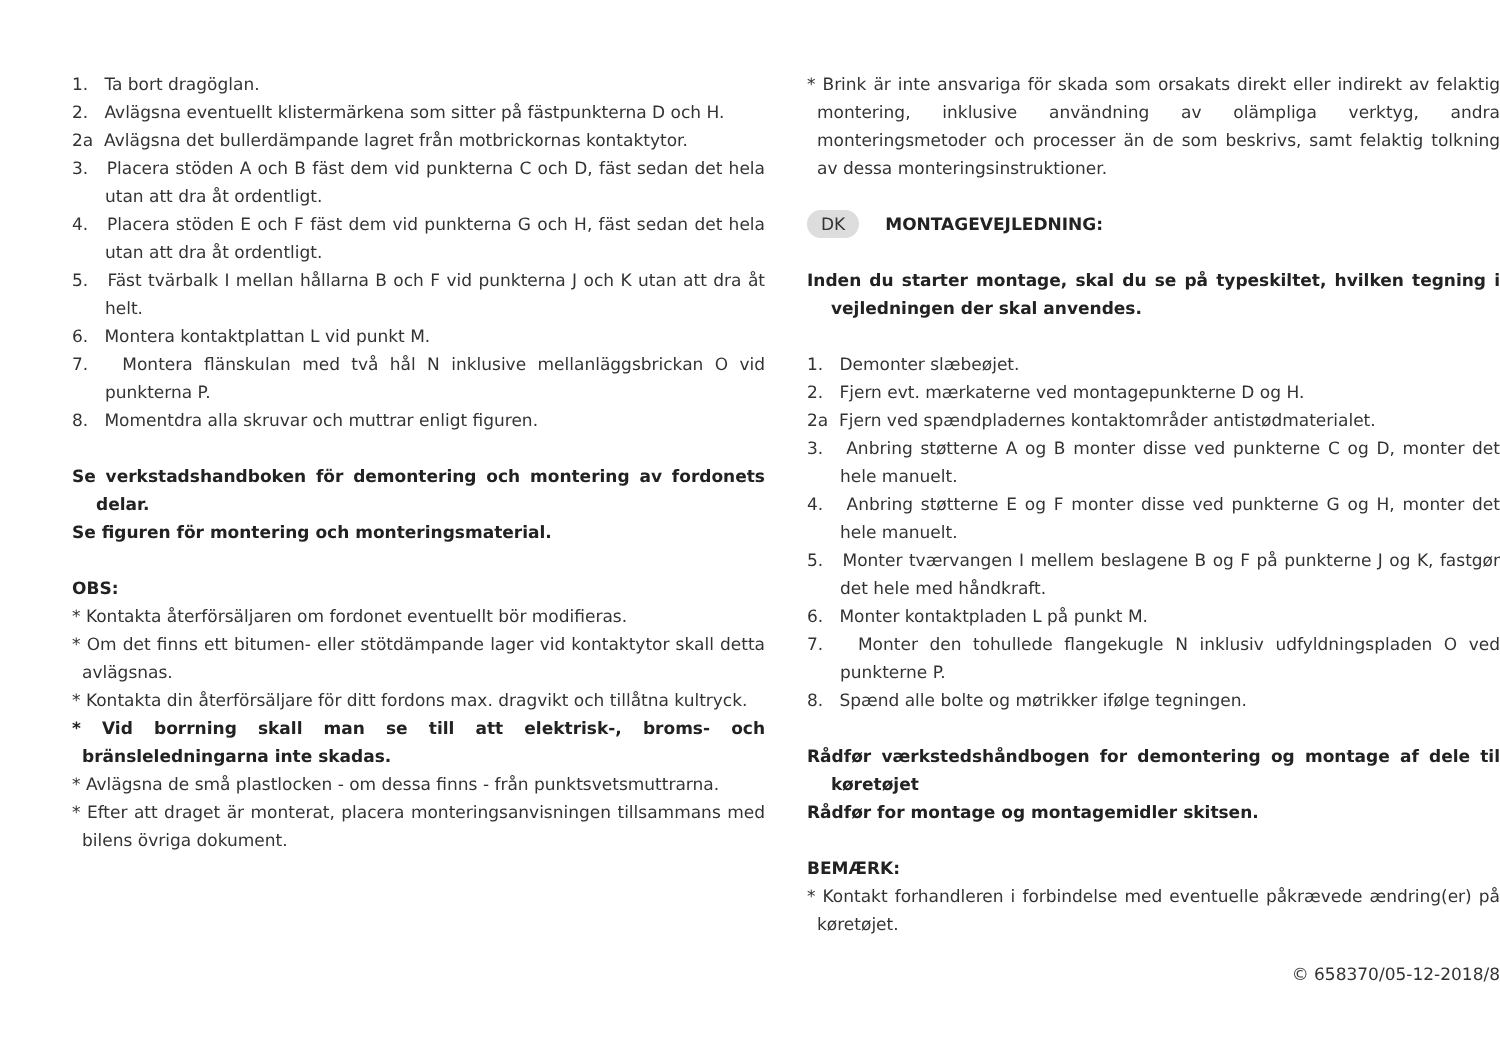1. Ta bort dragöglan.
2. Avlägsna eventuellt klistermärkena som sitter på fästpunkterna D och H.
2a Avlägsna det bullerdämpande lagret från motbrickornas kontaktytor.
3. Placera stöden A och B fäst dem vid punkterna C och D, fäst sedan det hela utan att dra åt ordentligt.
4. Placera stöden E och F fäst dem vid punkterna G och H, fäst sedan det hela utan att dra åt ordentligt.
5. Fäst tvärbalk I mellan hållarna B och F vid punkterna J och K utan att dra åt helt.
6. Montera kontaktplattan L vid punkt M.
7. Montera flänskulan med två hål N inklusive mellanläggsbrickan O vid punkterna P.
8. Momentdra alla skruvar och muttrar enligt figuren.
Se verkstadshandboken för demontering och montering av fordonets delar.
Se figuren för montering och monteringsmaterial.
OBS:
* Kontakta återförsäljaren om fordonet eventuellt bör modifieras.
* Om det finns ett bitumen- eller stötdämpande lager vid kontaktytor skall detta avlägsnas.
* Kontakta din återförsäljare för ditt fordons max. dragvikt och tillåtna kultryck.
* Vid borrning skall man se till att elektrisk-, broms- och bränsleledningarna inte skadas.
* Avlägsna de små plastlocken - om dessa finns - från punktsvetsmuttrarna.
* Efter att draget är monterat, placera monteringsanvisningen tillsammans med bilens övriga dokument.
* Brink är inte ansvariga för skada som orsakats direkt eller indirekt av felaktig montering, inklusive användning av olämpliga verktyg, andra monteringsmetoder och processer än de som beskrivs, samt felaktig tolkning av dessa monteringsinstruktioner.
DK MONTAGEVEJLEDNING:
Inden du starter montage, skal du se på typeskiltet, hvilken tegning i vejledningen der skal anvendes.
1. Demonter slæbeøjet.
2. Fjern evt. mærkaterne ved montagepunkterne D og H.
2a Fjern ved spændpladernes kontaktområder antistødmaterialet.
3. Anbring støtterne A og B monter disse ved punkterne C og D, monter det hele manuelt.
4. Anbring støtterne E og F monter disse ved punkterne G og H, monter det hele manuelt.
5. Monter tværvangen I mellem beslagene B og F på punkterne J og K, fastgør det hele med håndkraft.
6. Monter kontaktpladen L på punkt M.
7. Monter den tohullede flangekugle N inklusiv udfyldningspladen O ved punkterne P.
8. Spænd alle bolte og møtrikker ifølge tegningen.
Rådfør værkstedshåndbogen for demontering og montage af dele til køretøjet
Rådfør for montage og montagemidler skitsen.
BEMÆRK:
* Kontakt forhandleren i forbindelse med eventuelle påkrævede ændring(er) på køretøjet.
© 658370/05-12-2018/8